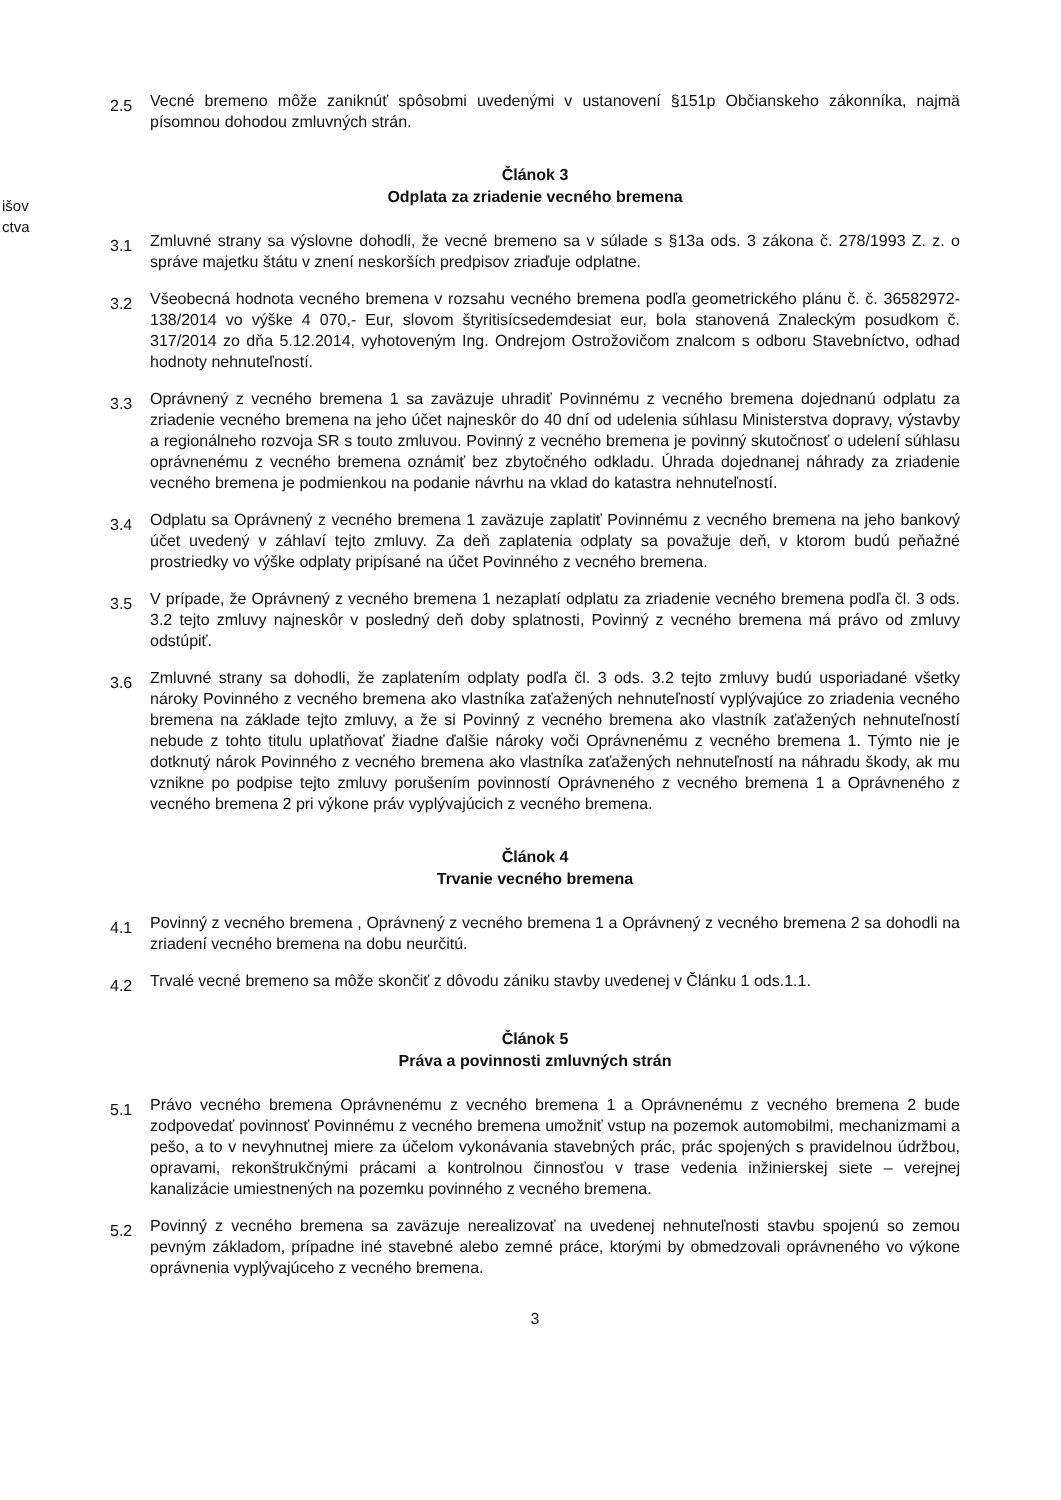išov
ctva
2.5
Vecné bremeno môže zaniknúť spôsobmi uvedenými v ustanovení §151p Občianskeho zákonníka, najmä písomnou dohodou zmluvných strán.
Článok 3
Odplata za zriadenie vecného bremena
3.1
Zmluvné strany sa výslovne dohodli, že vecné bremeno sa v súlade s §13a ods. 3 zákona č. 278/1993 Z. z. o správe majetku štátu v znení neskorších predpisov zriaďuje odplatne.
3.2
Všeobecná hodnota vecného bremena v rozsahu vecného bremena podľa geometrického plánu č. č. 36582972-138/2014 vo výške 4 070,- Eur, slovom štyritisícsedemdesiat eur, bola stanovená Znaleckým posudkom č. 317/2014 zo dňa 5.12.2014, vyhotoveným Ing. Ondrejom Ostrožovičom znalcom s odboru Stavebníctvo, odhad hodnoty nehnuteľností.
3.3
Oprávnený z vecného bremena 1 sa zaväzuje uhradiť Povinnému z vecného bremena dojednanú odplatu za zriadenie vecného bremena na jeho účet najneskôr do 40 dní od udelenia súhlasu Ministerstva dopravy, výstavby a regionálneho rozvoja SR s touto zmluvou. Povinný z vecného bremena je povinný skutočnosť o udelení súhlasu oprávnenému z vecného bremena oznámiť bez zbytočného odkladu. Úhrada dojednanej náhrady za zriadenie vecného bremena je podmienkou na podanie návrhu na vklad do katastra nehnuteľností.
3.4
Odplatu sa Oprávnený z vecného bremena 1 zaväzuje zaplatiť Povinnému z vecného bremena na jeho bankový účet uvedený v záhlaví tejto zmluvy. Za deň zaplatenia odplaty sa považuje deň, v ktorom budú peňažné prostriedky vo výške odplaty pripísané na účet Povinného z vecného bremena.
3.5
V prípade, že Oprávnený z vecného bremena 1 nezaplatí odplatu za zriadenie vecného bremena podľa čl. 3 ods. 3.2 tejto zmluvy najneskôr v posledný deň doby splatnosti, Povinný z vecného bremena má právo od zmluvy odstúpiť.
3.6
Zmluvné strany sa dohodli, že zaplatením odplaty podľa čl. 3 ods. 3.2 tejto zmluvy budú usporiadané všetky nároky Povinného z vecného bremena ako vlastníka zaťažených nehnuteľností vyplývajúce zo zriadenia vecného bremena na základe tejto zmluvy, a že si Povinný z vecného bremena ako vlastník zaťažených nehnuteľností nebude z tohto titulu uplatňovať žiadne ďalšie nároky voči Oprávnenému z vecného bremena 1. Týmto nie je dotknutý nárok Povinného z vecného bremena ako vlastníka zaťažených nehnuteľností na náhradu škody, ak mu vznikne po podpise tejto zmluvy porušením povinností Oprávneného z vecného bremena 1 a Oprávneného z vecného bremena 2 pri výkone práv vyplývajúcich z vecného bremena.
Článok 4
Trvanie vecného bremena
4.1
Povinný z vecného bremena , Oprávnený z vecného bremena 1 a Oprávnený z vecného bremena 2 sa dohodli na zriadení vecného bremena na dobu neurčitú.
4.2
Trvalé vecné bremeno sa môže skončiť z dôvodu zániku stavby uvedenej v Článku 1 ods.1.1.
Článok 5
Práva a povinnosti zmluvných strán
5.1
Právo vecného bremena Oprávnenému z vecného bremena 1 a Oprávnenému z vecného bremena 2 bude zodpovedať povinnosť Povinnému z vecného bremena umožniť vstup na pozemok automobilmi, mechanizmami a pešo, a to v nevyhnutnej miere za účelom vykonávania stavebných prác, prác spojených s pravidelnou údržbou, opravami, rekonštrukčnými prácami a kontrolnou činnosťou v trase vedenia inžinierskej siete – verejnej kanalizácie umiestnených na pozemku povinného z vecného bremena.
5.2
Povinný z vecného bremena sa zaväzuje nerealizovať na uvedenej nehnuteľnosti stavbu spojenú so zemou pevným základom, prípadne iné stavebné alebo zemné práce, ktorými by obmedzovali oprávneného vo výkone oprávnenia vyplývajúceho z vecného bremena.
3